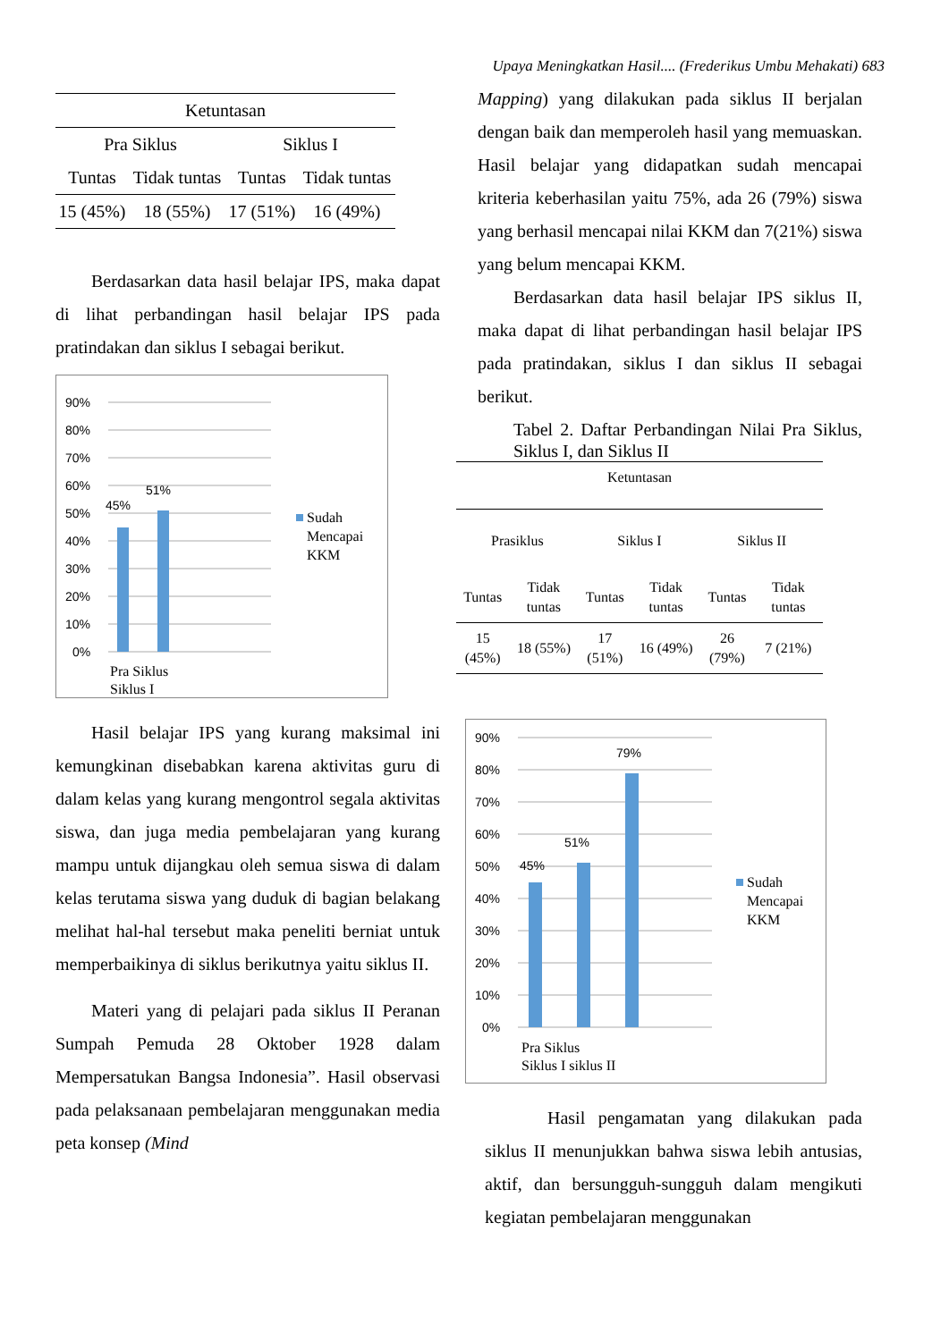Upaya Meningkatkan Hasil.... (Frederikus Umbu Mehakati) 683
| Ketuntasan | | | |
| --- | --- | --- | --- |
| Pra Siklus | | Siklus I | |
| Tuntas | Tidak tuntas | Tuntas | Tidak tuntas |
| 15 (45%) | 18 (55%) | 17 (51%) | 16 (49%) |
Berdasarkan data hasil belajar IPS, maka dapat di lihat perbandingan hasil belajar IPS pada pratindakan dan siklus I sebagai berikut.
90%
80%
70%
60%
50%
40%
30%
20%
10%
0%
45%
51%
Pra Siklus
Siklus I
Sudah
Mencapai
KKM
Hasil belajar IPS yang kurang maksimal ini kemungkinan disebabkan karena aktivitas guru di dalam kelas yang kurang mengontrol segala aktivitas siswa, dan juga media pembelajaran yang kurang mampu untuk dijangkau oleh semua siswa di dalam kelas terutama siswa yang duduk di bagian belakang melihat hal-hal tersebut maka peneliti berniat untuk memperbaikinya di siklus berikutnya yaitu siklus II.
Materi yang di pelajari pada siklus II Peranan Sumpah Pemuda 28 Oktober 1928 dalam Mempersatukan Bangsa Indonesia”. Hasil observasi pada pelaksanaan pembelajaran menggunakan media peta konsep (Mind
Mapping) yang dilakukan pada siklus II berjalan dengan baik dan memperoleh hasil yang memuaskan. Hasil belajar yang didapatkan sudah mencapai kriteria keberhasilan yaitu 75%, ada 26 (79%) siswa yang berhasil mencapai nilai KKM dan 7(21%) siswa yang belum mencapai KKM.
Berdasarkan data hasil belajar IPS siklus II, maka dapat di lihat perbandingan hasil belajar IPS pada pratindakan, siklus I dan siklus II sebagai berikut.
Tabel 2. Daftar Perbandingan Nilai Pra Siklus, Siklus I, dan Siklus II
| Ketuntasan | | | | | |
| --- | --- | --- | --- | --- | --- |
| Prasiklus | | Siklus I | | Siklus II | |
| Tuntas | Tidak tuntas | Tuntas | Tidak tuntas | Tuntas | Tidak tuntas |
| 15 (45%) | 18 (55%) | 17 (51%) | 16 (49%) | 26 (79%) | 7 (21%) |
90%
80%
70%
60%
50%
40%
30%
20%
10%
0%
45%
51%
79%
Pra Siklus
Siklus I siklus II
Sudah
Mencapai
KKM
Hasil pengamatan yang dilakukan pada siklus II menunjukkan bahwa siswa lebih antusias, aktif, dan bersungguh-sungguh dalam mengikuti kegiatan pembelajaran menggunakan